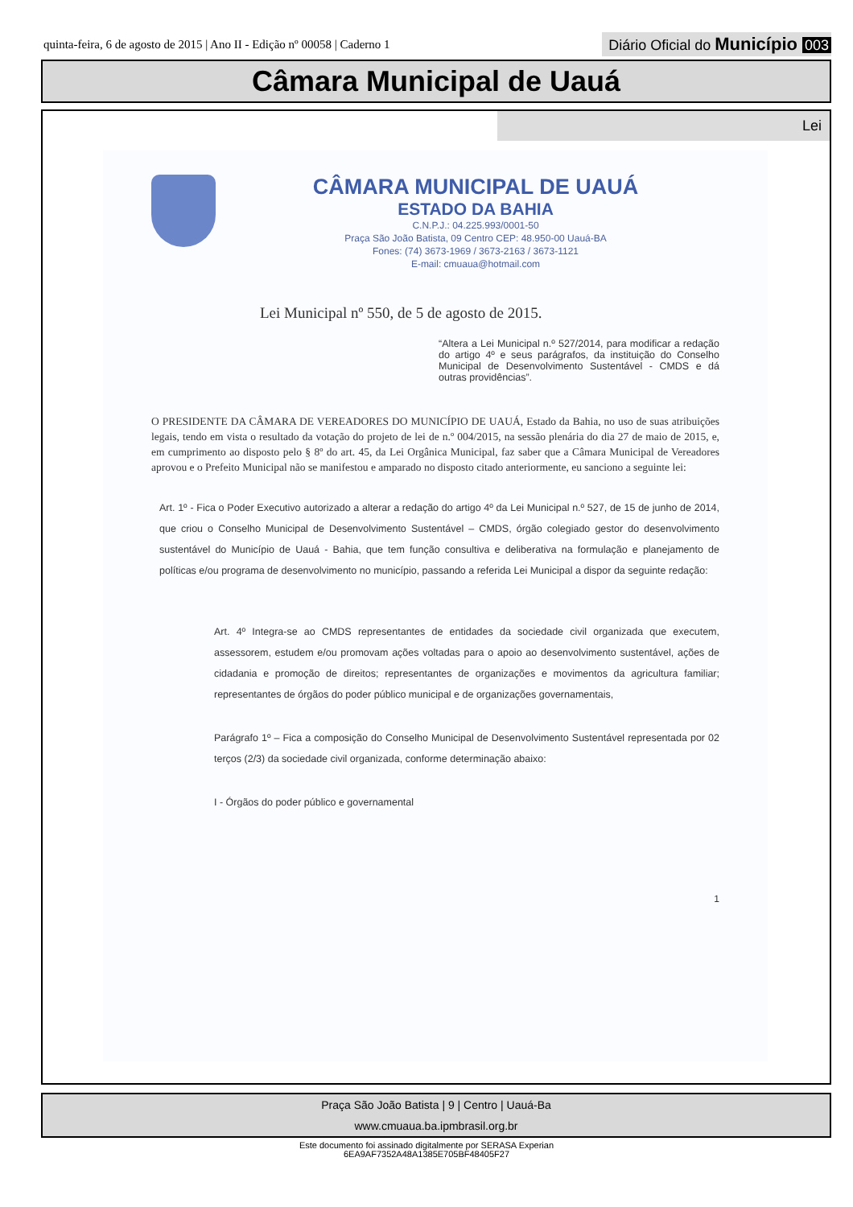quinta-feira, 6 de agosto de 2015 | Ano II - Edição nº 00058 | Caderno 1
Diário Oficial do Município 003
Câmara Municipal de Uauá
Lei
CÂMARA MUNICIPAL DE UAUÁ
ESTADO DA BAHIA
C.N.P.J.: 04.225.993/0001-50
Praça São João Batista, 09 Centro CEP: 48.950-00 Uauá-BA
Fones: (74) 3673-1969 / 3673-2163 / 3673-1121
E-mail: cmuaua@hotmail.com
Lei Municipal nº 550, de 5 de agosto de 2015.
“Altera a Lei Municipal n.º 527/2014, para modificar a redação do artigo 4º e seus parágrafos, da instituição do Conselho Municipal de Desenvolvimento Sustentável - CMDS e dá outras providências”.
O PRESIDENTE DA CÂMARA DE VEREADORES DO MUNICÍPIO DE UAUÁ, Estado da Bahia, no uso de suas atribuições legais, tendo em vista o resultado da votação do projeto de lei de n.º 004/2015, na sessão plenária do dia 27 de maio de 2015, e, em cumprimento ao disposto pelo § 8º do art. 45, da Lei Orgânica Municipal, faz saber que a Câmara Municipal de Vereadores aprovou e o Prefeito Municipal não se manifestou e amparado no disposto citado anteriormente, eu sanciono a seguinte lei:
Art. 1º - Fica o Poder Executivo autorizado a alterar a redação do artigo 4º da Lei Municipal n.º 527, de 15 de junho de 2014, que criou o Conselho Municipal de Desenvolvimento Sustentável – CMDS, órgão colegiado gestor do desenvolvimento sustentável do Município de Uauá - Bahia, que tem função consultiva e deliberativa na formulação e planejamento de políticas e/ou programa de desenvolvimento no município, passando a referida Lei Municipal a dispor da seguinte redação:
Art. 4º Integra-se ao CMDS representantes de entidades da sociedade civil organizada que executem, assessorem, estudem e/ou promovam ações voltadas para o apoio ao desenvolvimento sustentável, ações de cidadania e promoção de direitos; representantes de organizações e movimentos da agricultura familiar; representantes de órgãos do poder público municipal e de organizações governamentais,
Parágrafo 1º – Fica a composição do Conselho Municipal de Desenvolvimento Sustentável representada por 02 terços (2/3) da sociedade civil organizada, conforme determinação abaixo:
I - Órgãos do poder público e governamental
1
Praça São João Batista | 9 | Centro | Uauá-Ba
www.cmuaua.ba.ipmbrasil.org.br
Este documento foi assinado digitalmente por SERASA Experian
6EA9AF7352A48A1385E705BF48405F27